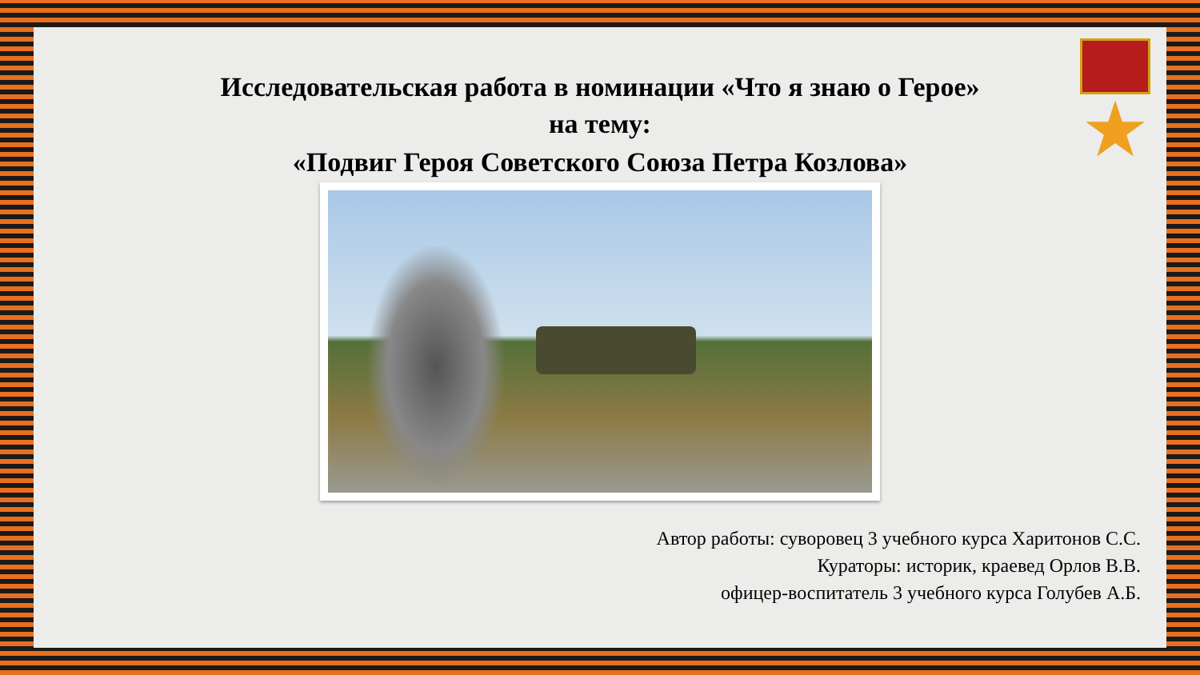★
Исследовательская работа в номинации «Что я знаю о Герое»
на тему:
«Подвиг Героя Советского Союза Петра Козлова»
Автор работы: суворовец 3 учебного курса Харитонов С.С.
Кураторы: историк, краевед Орлов В.В.
офицер-воспитатель 3 учебного курса Голубев А.Б.